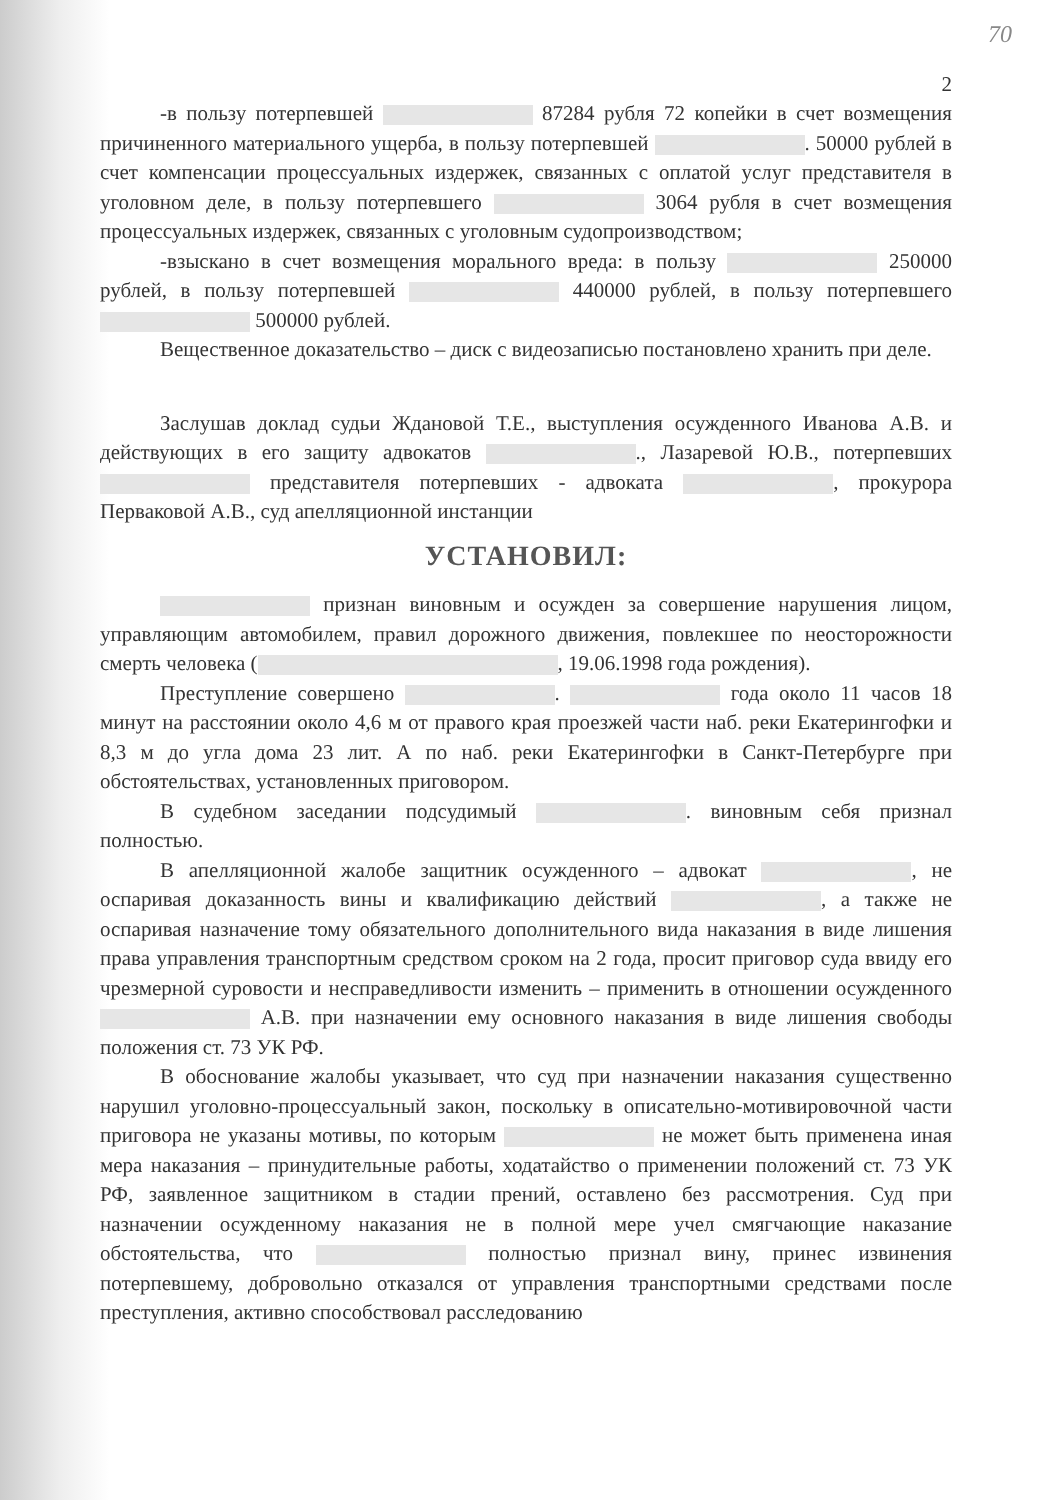70
2
-в пользу потерпевшей 87284 рубля 72 копейки в счет возмещения причиненного материального ущерба, в пользу потерпевшей . 50000 рублей в счет компенсации процессуальных издержек, связанных с оплатой услуг представителя в уголовном деле, в пользу потерпевшего 3064 рубля в счет возмещения процессуальных издержек, связанных с уголовным судопроизводством;
-взыскано в счет возмещения морального вреда: в пользу 250000 рублей, в пользу потерпевшей 440000 рублей, в пользу потерпевшего 500000 рублей.
Вещественное доказательство – диск с видеозаписью постановлено хранить при деле.
Заслушав доклад судьи Ждановой Т.Е., выступления осужденного Иванова А.В. и действующих в его защиту адвокатов ., Лазаревой Ю.В., потерпевших представителя потерпевших - адвоката , прокурора Перваковой А.В., суд апелляционной инстанции
УСТАНОВИЛ:
признан виновным и осужден за совершение нарушения лицом, управляющим автомобилем, правил дорожного движения, повлекшее по неосторожности смерть человека ( , 19.06.1998 года рождения).
Преступление совершено . года около 11 часов 18 минут на расстоянии около 4,6 м от правого края проезжей части наб. реки Екатерингофки и 8,3 м до угла дома 23 лит. А по наб. реки Екатерингофки в Санкт-Петербурге при обстоятельствах, установленных приговором.
В судебном заседании подсудимый . виновным себя признал полностью.
В апелляционной жалобе защитник осужденного – адвокат , не оспаривая доказанность вины и квалификацию действий , а также не оспаривая назначение тому обязательного дополнительного вида наказания в виде лишения права управления транспортным средством сроком на 2 года, просит приговор суда ввиду его чрезмерной суровости и несправедливости изменить – применить в отношении осужденного А.В. при назначении ему основного наказания в виде лишения свободы положения ст. 73 УК РФ.
В обоснование жалобы указывает, что суд при назначении наказания существенно нарушил уголовно-процессуальный закон, поскольку в описательно-мотивировочной части приговора не указаны мотивы, по которым не может быть применена иная мера наказания – принудительные работы, ходатайство о применении положений ст. 73 УК РФ, заявленное защитником в стадии прений, оставлено без рассмотрения. Суд при назначении осужденному наказания не в полной мере учел смягчающие наказание обстоятельства, что полностью признал вину, принес извинения потерпевшему, добровольно отказался от управления транспортными средствами после преступления, активно способствовал расследованию